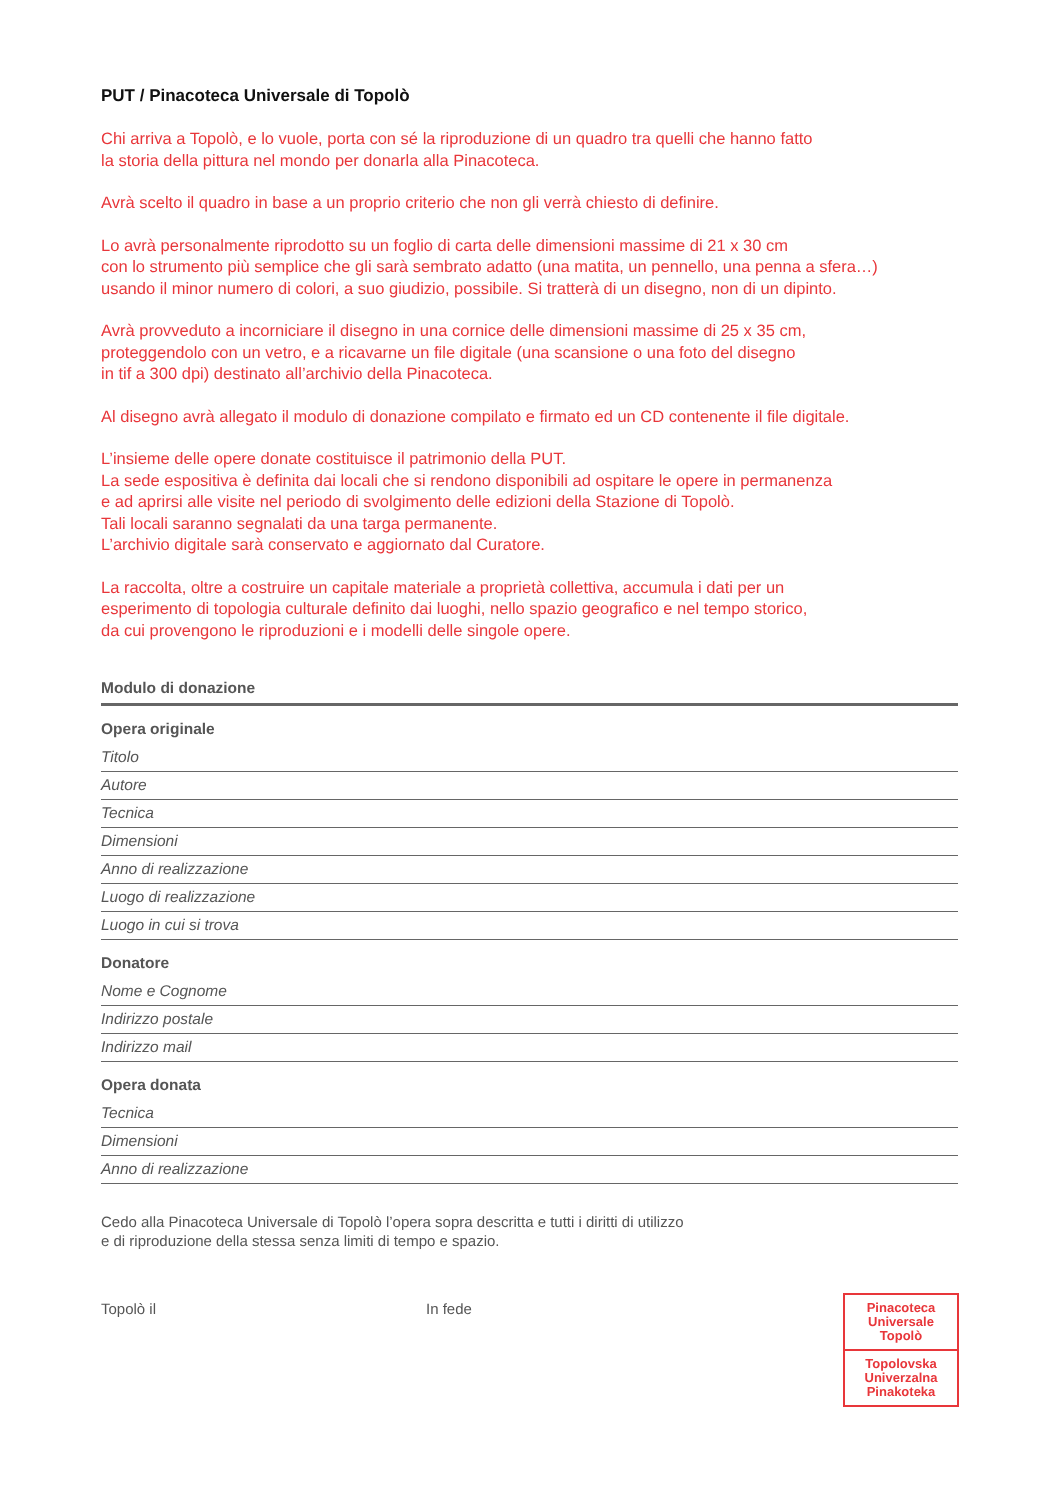PUT / Pinacoteca Universale di Topolò
Chi arriva a Topolò, e lo vuole, porta con sé la riproduzione di un quadro tra quelli che hanno fatto
la storia della pittura nel mondo per donarla alla Pinacoteca.
Avrà scelto il quadro in base a un proprio criterio che non gli verrà chiesto di definire.
Lo avrà personalmente riprodotto su un foglio di carta delle dimensioni massime di 21 x 30 cm
con lo strumento più semplice che gli sarà sembrato adatto (una matita, un pennello, una penna a sfera…)
usando il minor numero di colori, a suo giudizio, possibile. Si tratterà di un disegno, non di un dipinto.
Avrà provveduto a incorniciare il disegno in una cornice delle dimensioni massime di 25 x 35 cm,
proteggendolo con un vetro, e a ricavarne un file digitale (una scansione o una foto del disegno
in tif a 300 dpi) destinato all’archivio della Pinacoteca.
Al disegno avrà allegato il modulo di donazione compilato e firmato ed un CD contenente il file digitale.
L’insieme delle opere donate costituisce il patrimonio della PUT.
La sede espositiva è definita dai locali che si rendono disponibili ad ospitare le opere in permanenza
e ad aprirsi alle visite nel periodo di svolgimento delle edizioni della Stazione di Topolò.
Tali locali saranno segnalati da una targa permanente.
L’archivio digitale sarà conservato e aggiornato dal Curatore.
La raccolta, oltre a costruire un capitale materiale a proprietà collettiva, accumula i dati per un
esperimento di topologia culturale definito dai luoghi, nello spazio geografico e nel tempo storico,
da cui provengono le riproduzioni e i modelli delle singole opere.
Modulo di donazione
Opera originale
Titolo
Autore
Tecnica
Dimensioni
Anno di realizzazione
Luogo di realizzazione
Luogo in cui si trova
Donatore
Nome e Cognome
Indirizzo postale
Indirizzo mail
Opera donata
Tecnica
Dimensioni
Anno di realizzazione
Cedo alla Pinacoteca Universale di Topolò l’opera sopra descritta e tutti i diritti di utilizzo
e di riproduzione della stessa senza limiti di tempo e spazio.
Topolò il In fede
Pinacoteca
Universale
Topolò
Topolovska
Univerzalna
Pinakoteka